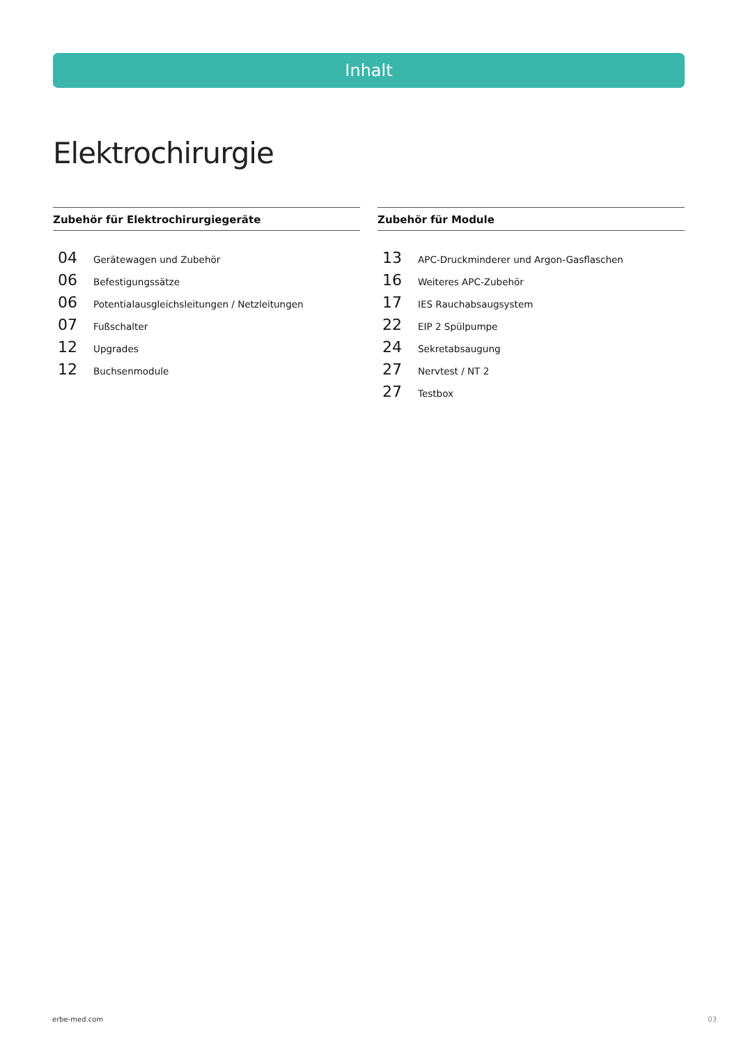Inhalt
Elektrochirurgie
Zubehör für Elektrochirurgiegeräte
04 Gerätewagen und Zubehör
06 Befestigungssätze
06 Potentialausgleichsleitungen / Netzleitungen
07 Fußschalter
12 Upgrades
12 Buchsenmodule
Zubehör für Module
13 APC-Druckminderer und Argon-Gasflaschen
16 Weiteres APC-Zubehör
17 IES Rauchabsaugsystem
22 EIP 2 Spülpumpe
24 Sekretabsaugung
27 Nervtest / NT 2
27 Testbox
erbe-med.com 03